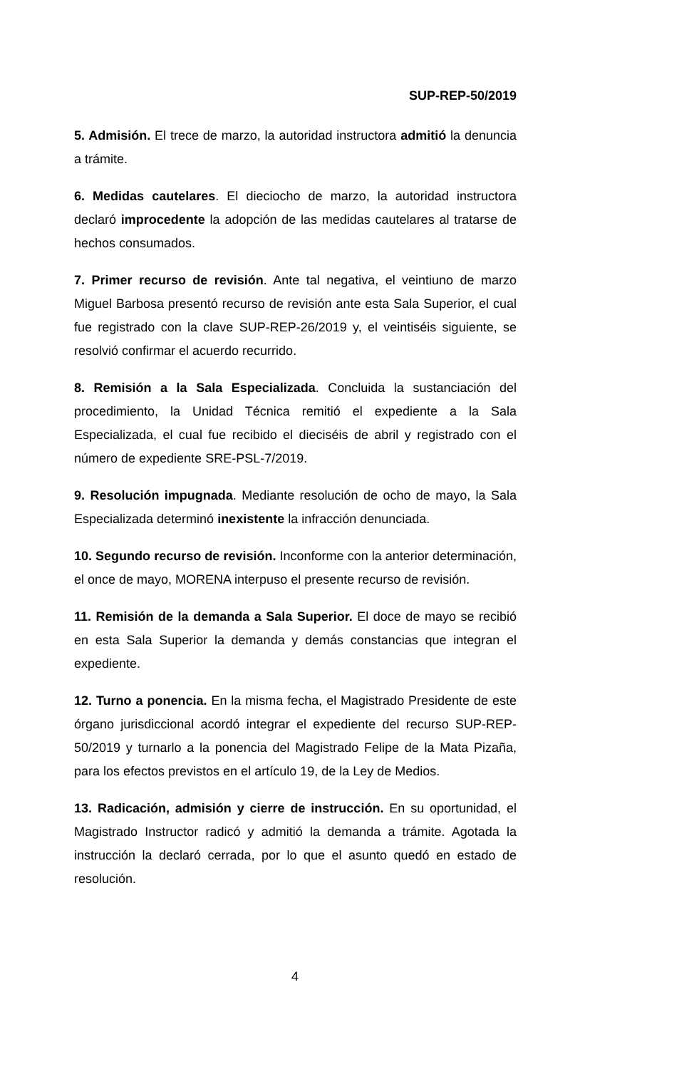SUP-REP-50/2019
5. Admisión. El trece de marzo, la autoridad instructora admitió la denuncia a trámite.
6. Medidas cautelares. El dieciocho de marzo, la autoridad instructora declaró improcedente la adopción de las medidas cautelares al tratarse de hechos consumados.
7. Primer recurso de revisión. Ante tal negativa, el veintiuno de marzo Miguel Barbosa presentó recurso de revisión ante esta Sala Superior, el cual fue registrado con la clave SUP-REP-26/2019 y, el veintiséis siguiente, se resolvió confirmar el acuerdo recurrido.
8. Remisión a la Sala Especializada. Concluida la sustanciación del procedimiento, la Unidad Técnica remitió el expediente a la Sala Especializada, el cual fue recibido el dieciséis de abril y registrado con el número de expediente SRE-PSL-7/2019.
9. Resolución impugnada. Mediante resolución de ocho de mayo, la Sala Especializada determinó inexistente la infracción denunciada.
10. Segundo recurso de revisión. Inconforme con la anterior determinación, el once de mayo, MORENA interpuso el presente recurso de revisión.
11. Remisión de la demanda a Sala Superior. El doce de mayo se recibió en esta Sala Superior la demanda y demás constancias que integran el expediente.
12. Turno a ponencia. En la misma fecha, el Magistrado Presidente de este órgano jurisdiccional acordó integrar el expediente del recurso SUP-REP-50/2019 y turnarlo a la ponencia del Magistrado Felipe de la Mata Pizaña, para los efectos previstos en el artículo 19, de la Ley de Medios.
13. Radicación, admisión y cierre de instrucción. En su oportunidad, el Magistrado Instructor radicó y admitió la demanda a trámite. Agotada la instrucción la declaró cerrada, por lo que el asunto quedó en estado de resolución.
4